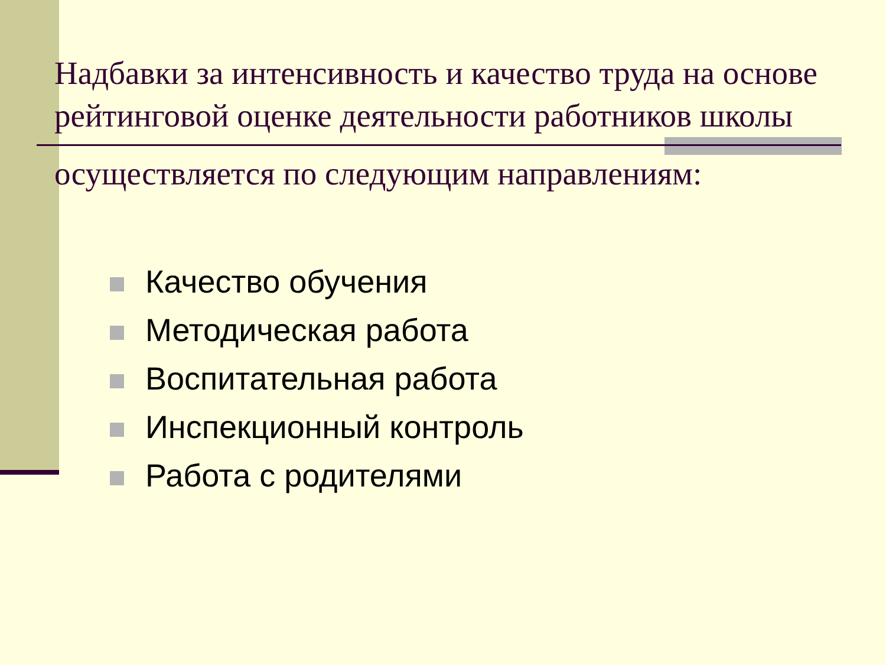Надбавки за интенсивность и качество труда на основе рейтинговой оценке деятельности работников школы
осуществляется по следующим направлениям:
Качество обучения
Методическая работа
Воспитательная работа
Инспекционный контроль
Работа с родителями